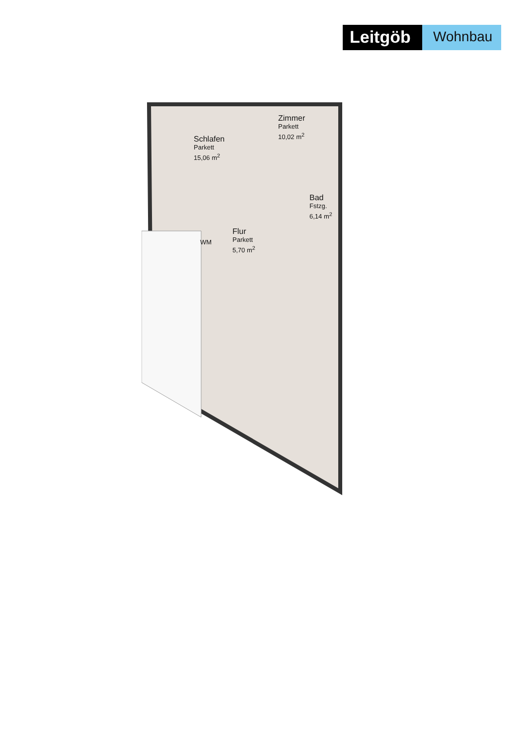Leitgöb
Wohnbau
Schlafen
Parkett
15,06 m<sup>2</sup>
Zimmer
Parkett
10,02 m<sup>2</sup>
Bad
Fstzg.
6,14 m<sup>2</sup>
Flur
Parkett
5,70 m<sup>2</sup>
WM